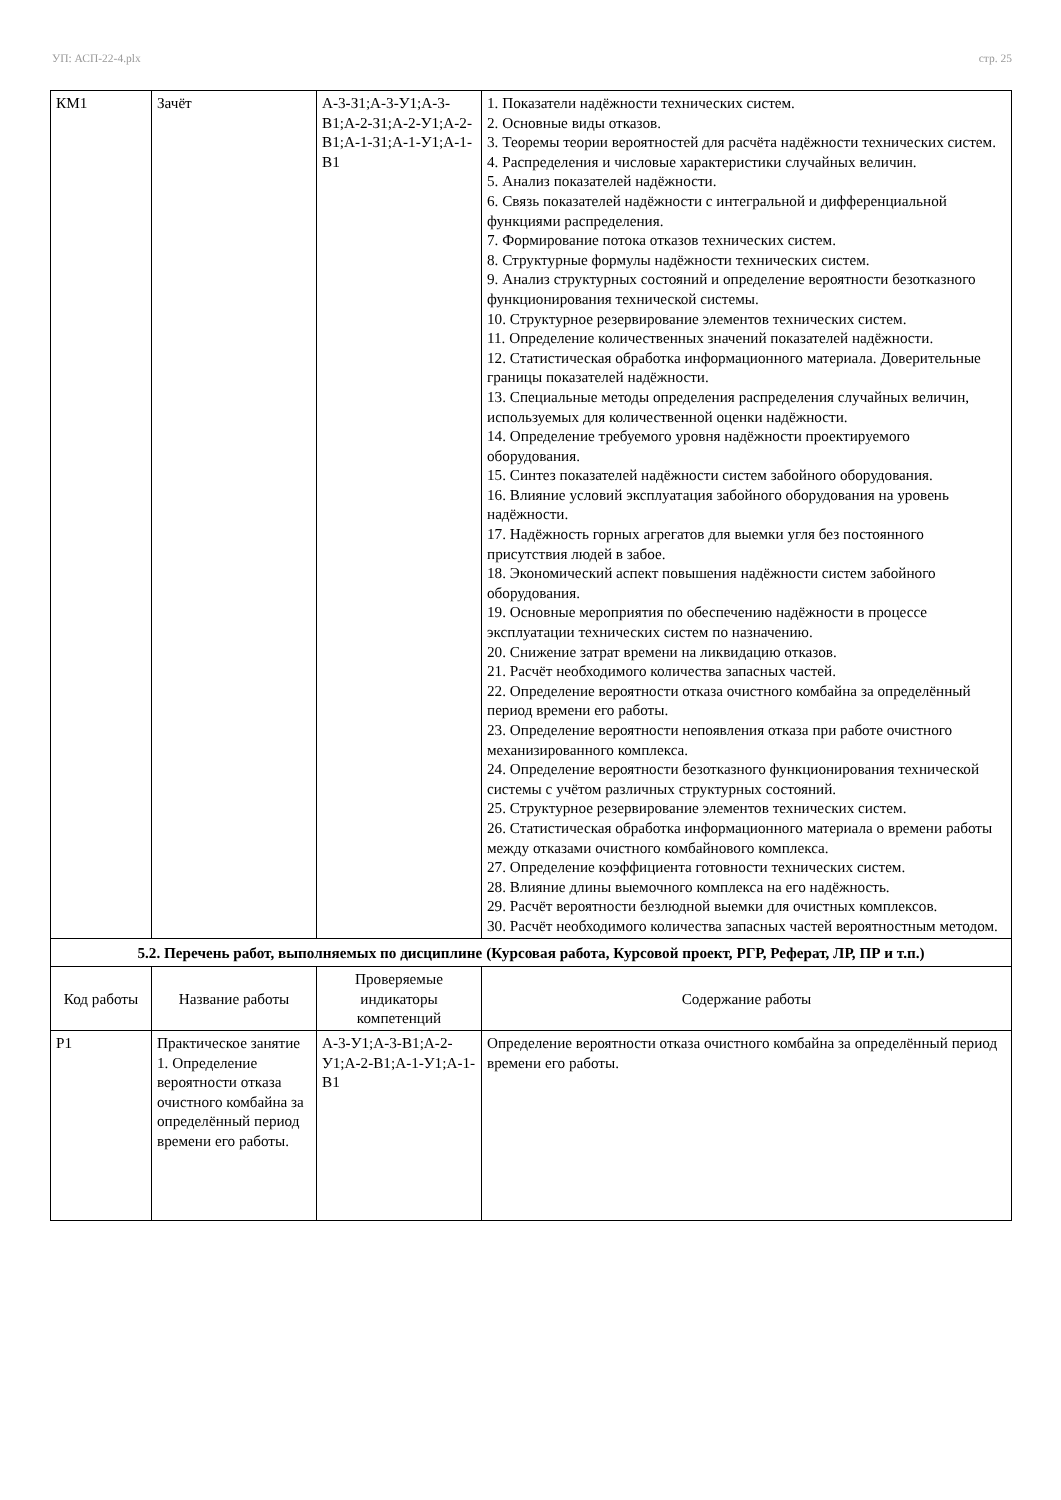УП: АСП-22-4.plx стр. 25
| КМ1 | Зачёт | А-3-З1;А-3-У1;А-3-В1;А-2-З1;А-2-У1;А-2-В1;А-1-З1;А-1-У1;А-1-В1 | 1. Показатели надёжности технических систем. 2. Основные виды отказов. 3. Теоремы теории вероятностей для расчёта надёжности технических систем. 4. Распределения и числовые характеристики случайных величин. 5. Анализ показателей надёжности. 6. Связь показателей надёжности с интегральной и дифференциальной функциями распределения. 7. Формирование потока отказов технических систем. 8. Структурные формулы надёжности технических систем. 9. Анализ структурных состояний и определение вероятности безотказного функционирования технической системы. 10. Структурное резервирование элементов технических систем. 11. Определение количественных значений показателей надёжности. 12. Статистическая обработка информационного материала. Доверительные границы показателей надёжности. 13. Специальные методы определения распределения случайных величин, используемых для количественной оценки надёжности. 14. Определение требуемого уровня надёжности проектируемого оборудования. 15. Синтез показателей надёжности систем забойного оборудования. 16. Влияние условий эксплуатация забойного оборудования на уровень надёжности. 17. Надёжность горных агрегатов для выемки угля без постоянного присутствия людей в забое. 18. Экономический аспект повышения надёжности систем забойного оборудования. 19. Основные мероприятия по обеспечению надёжности в процессе эксплуатации технических систем по назначению. 20. Снижение затрат времени на ликвидацию отказов. 21. Расчёт необходимого количества запасных частей. 22. Определение вероятности отказа очистного комбайна за определённый период времени его работы. 23. Определение вероятности непоявления отказа при работе очистного механизированного комплекса. 24. Определение вероятности безотказного функционирования технической системы с учётом различных структурных состояний. 25. Структурное резервирование элементов технических систем. 26. Статистическая обработка информационного материала о времени работы между отказами очистного комбайнового комплекса. 27. Определение коэффициента готовности технических систем. 28. Влияние длины выемочного комплекса на его надёжность. 29. Расчёт вероятности безлюдной выемки для очистных комплексов. 30. Расчёт необходимого количества запасных частей вероятностным методом. |
| 5.2. Перечень работ, выполняемых по дисциплине (Курсовая работа, Курсовой проект, РГР, Реферат, ЛР, ПР и т.п.) | | | |
| Код работы | Название работы | Проверяемые индикаторы компетенций | Содержание работы |
| Р1 | Практическое занятие 1. Определение вероятности отказа очистного комбайна за определённый период времени его работы. | А-3-У1;А-3-В1;А-2-У1;А-2-В1;А-1-У1;А-1-В1 | Определение вероятности отказа очистного комбайна за определённый период времени его работы. |